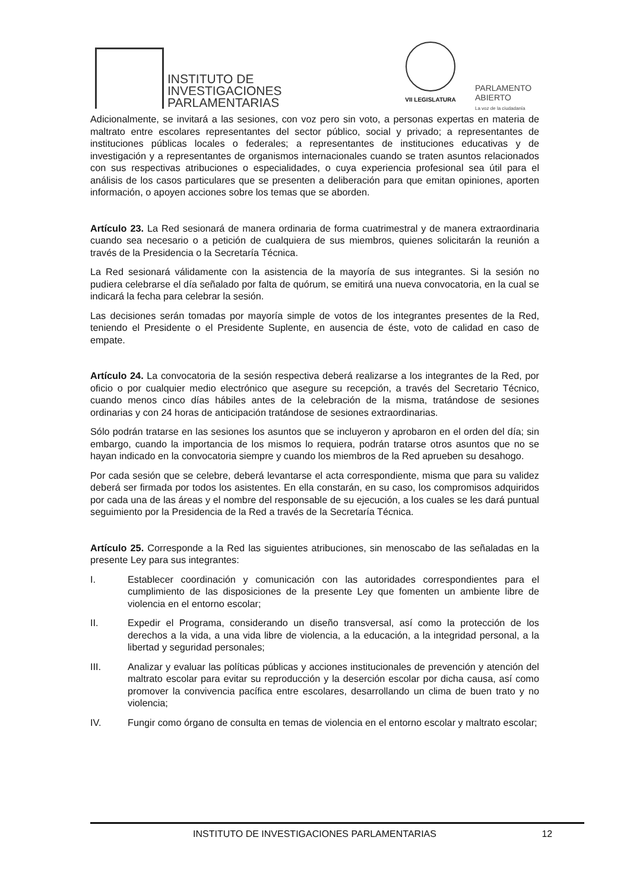INSTITUTO DE
INVESTIGACIONES
PARLAMENTARIAS
VII LEGISLATURA
PARLAMENTO
ABIERTO
La voz de la ciudadanía
Adicionalmente, se invitará a las sesiones, con voz pero sin voto, a personas expertas en materia de maltrato entre escolares representantes del sector público, social y privado; a representantes de instituciones públicas locales o federales; a representantes de instituciones educativas y de investigación y a representantes de organismos internacionales cuando se traten asuntos relacionados con sus respectivas atribuciones o especialidades, o cuya experiencia profesional sea útil para el análisis de los casos particulares que se presenten a deliberación para que emitan opiniones, aporten información, o apoyen acciones sobre los temas que se aborden.
Artículo 23. La Red sesionará de manera ordinaria de forma cuatrimestral y de manera extraordinaria cuando sea necesario o a petición de cualquiera de sus miembros, quienes solicitarán la reunión a través de la Presidencia o la Secretaría Técnica.
La Red sesionará válidamente con la asistencia de la mayoría de sus integrantes. Si la sesión no pudiera celebrarse el día señalado por falta de quórum, se emitirá una nueva convocatoria, en la cual se indicará la fecha para celebrar la sesión.
Las decisiones serán tomadas por mayoría simple de votos de los integrantes presentes de la Red, teniendo el Presidente o el Presidente Suplente, en ausencia de éste, voto de calidad en caso de empate.
Artículo 24. La convocatoria de la sesión respectiva deberá realizarse a los integrantes de la Red, por oficio o por cualquier medio electrónico que asegure su recepción, a través del Secretario Técnico, cuando menos cinco días hábiles antes de la celebración de la misma, tratándose de sesiones ordinarias y con 24 horas de anticipación tratándose de sesiones extraordinarias.
Sólo podrán tratarse en las sesiones los asuntos que se incluyeron y aprobaron en el orden del día; sin embargo, cuando la importancia de los mismos lo requiera, podrán tratarse otros asuntos que no se hayan indicado en la convocatoria siempre y cuando los miembros de la Red aprueben su desahogo.
Por cada sesión que se celebre, deberá levantarse el acta correspondiente, misma que para su validez deberá ser firmada por todos los asistentes. En ella constarán, en su caso, los compromisos adquiridos por cada una de las áreas y el nombre del responsable de su ejecución, a los cuales se les dará puntual seguimiento por la Presidencia de la Red a través de la Secretaría Técnica.
Artículo 25. Corresponde a la Red las siguientes atribuciones, sin menoscabo de las señaladas en la presente Ley para sus integrantes:
I. Establecer coordinación y comunicación con las autoridades correspondientes para el cumplimiento de las disposiciones de la presente Ley que fomenten un ambiente libre de violencia en el entorno escolar;
II. Expedir el Programa, considerando un diseño transversal, así como la protección de los derechos a la vida, a una vida libre de violencia, a la educación, a la integridad personal, a la libertad y seguridad personales;
III. Analizar y evaluar las políticas públicas y acciones institucionales de prevención y atención del maltrato escolar para evitar su reproducción y la deserción escolar por dicha causa, así como promover la convivencia pacífica entre escolares, desarrollando un clima de buen trato y no violencia;
IV. Fungir como órgano de consulta en temas de violencia en el entorno escolar y maltrato escolar;
INSTITUTO DE INVESTIGACIONES PARLAMENTARIAS 12